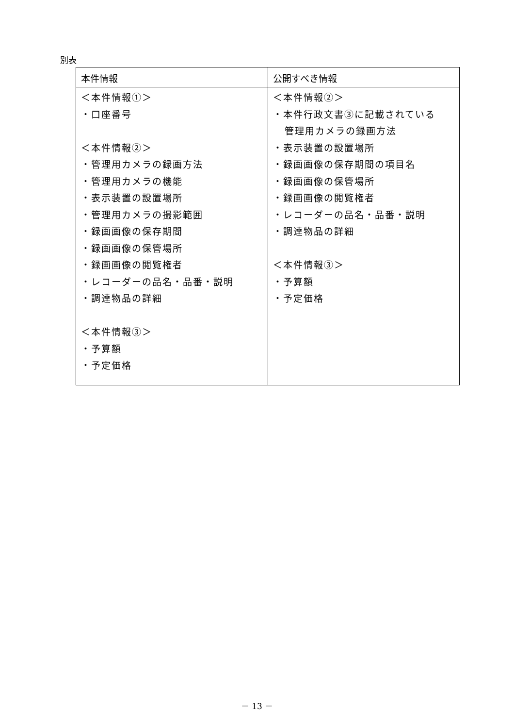別表
| 本件情報 | 公開すべき情報 |
| --- | --- |
| ＜本件情報①＞ ・口座番号 ＜本件情報②＞ ・管理用カメラの録画方法 ・管理用カメラの機能 ・表示装置の設置場所 ・管理用カメラの撮影範囲 ・録画画像の保存期間 ・録画画像の保管場所 ・録画画像の閲覧権者 ・レコーダーの品名・品番・説明 ・調達物品の詳細 ＜本件情報③＞ ・予算額 ・予定価格 | ＜本件情報②＞ ・本件行政文書③に記載されている 管理用カメラの録画方法 ・表示装置の設置場所 ・録画画像の保存期間の項目名 ・録画画像の保管場所 ・録画画像の閲覧権者 ・レコーダーの品名・品番・説明 ・調達物品の詳細 ＜本件情報③＞ ・予算額 ・予定価格 |
－ 13 －